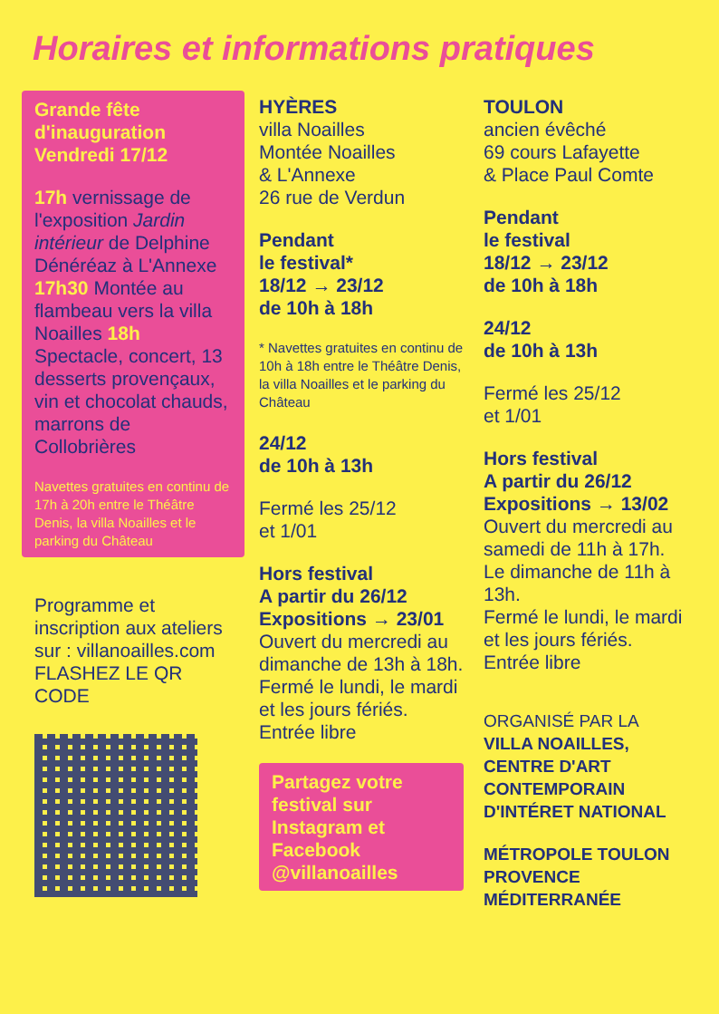Horaires et informations pratiques
Grande fête
d'inauguration
Vendredi 17/12
17h vernissage de l'exposition Jardin intérieur de Delphine Dénéréaz à L'Annexe 17h30 Montée au flambeau vers la villa Noailles 18h Spectacle, concert, 13 desserts provençaux, vin et chocolat chauds, marrons de Collobrières
Navettes gratuites en continu de 17h à 20h entre le Théâtre Denis, la villa Noailles et le parking du Château
Programme et inscription aux ateliers sur : villanoailles.com FLASHEZ LE QR CODE
HYÈRES
villa Noailles
Montée Noailles
& L'Annexe
26 rue de Verdun
Pendant
le festival*
18/12 → 23/12
de 10h à 18h
* Navettes gratuites en continu de 10h à 18h entre le Théâtre Denis, la villa Noailles et le parking du Château
24/12
de 10h à 13h
Fermé les 25/12
et 1/01
Hors festival
A partir du 26/12
Expositions → 23/01
Ouvert du mercredi au dimanche de 13h à 18h.
Fermé le lundi, le mardi et les jours fériés.
Entrée libre
Partagez votre festival sur Instagram et Facebook @villanoailles
TOULON
ancien évêché
69 cours Lafayette
& Place Paul Comte
Pendant
le festival
18/12 → 23/12
de 10h à 18h
24/12
de 10h à 13h
Fermé les 25/12
et 1/01
Hors festival
A partir du 26/12
Expositions → 13/02
Ouvert du mercredi au samedi de 11h à 17h.
Le dimanche de 11h à 13h.
Fermé le lundi, le mardi et les jours fériés.
Entrée libre
ORGANISÉ PAR LA
VILLA NOAILLES, CENTRE D'ART CONTEMPORAIN D'INTÉRET NATIONAL
MÉTROPOLE TOULON PROVENCE MÉDITERRANÉE